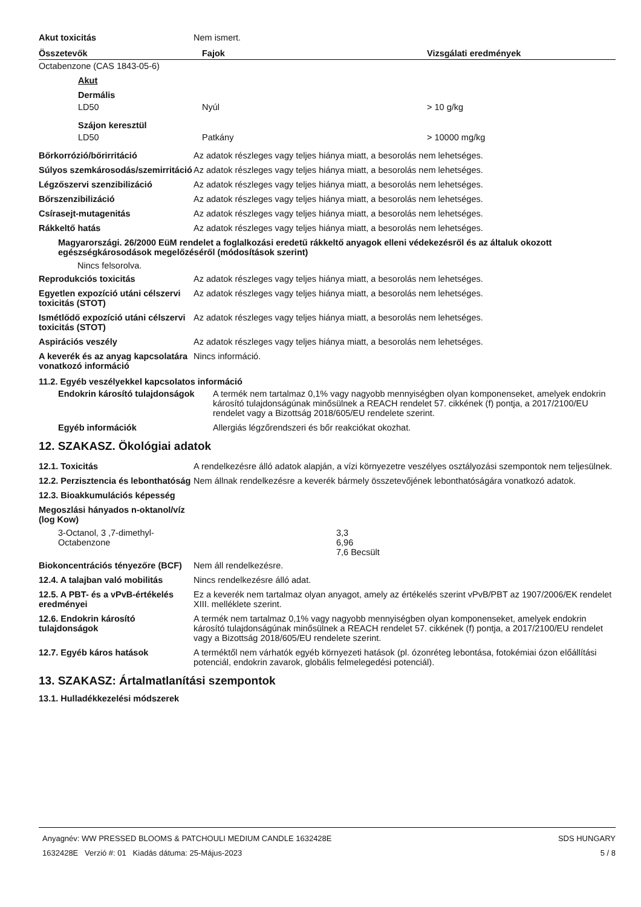| Akut toxicitás | Nem ismert. |
| Összetevők | Fajok | Vizsgálati eredmények |
| --- | --- | --- |
| Octabenzone (CAS 1843-05-6) | | |
| Akut | | |
| Dermális | | |
| LD50 | Nyúl | > 10 g/kg |
| Szájon keresztül | | |
| LD50 | Patkány | > 10000 mg/kg |
| Bőrkorrózió/bőrirritáció | Az adatok részleges vagy teljes hiánya miatt, a besorolás nem lehetséges. |
| Súlyos szemkárosodás/szemirritáció | Az adatok részleges vagy teljes hiánya miatt, a besorolás nem lehetséges. |
| Légzőszervi szenzibilizáció | Az adatok részleges vagy teljes hiánya miatt, a besorolás nem lehetséges. |
| Bőrszenzibilizáció | Az adatok részleges vagy teljes hiánya miatt, a besorolás nem lehetséges. |
| Csírasejt-mutagenitás | Az adatok részleges vagy teljes hiánya miatt, a besorolás nem lehetséges. |
| Rákkeltő hatás | Az adatok részleges vagy teljes hiánya miatt, a besorolás nem lehetséges. |
Magyarországi. 26/2000 EüM rendelet a foglalkozási eredetű rákkeltő anyagok elleni védekezésről és az általuk okozott egészségkárosodások megelőzéséről (módosítások szerint)
Nincs felsorolva.
| Reprodukciós toxicitás | Az adatok részleges vagy teljes hiánya miatt, a besorolás nem lehetséges. |
| Egyetlen expozíció utáni célszervi toxicitás (STOT) | Az adatok részleges vagy teljes hiánya miatt, a besorolás nem lehetséges. |
| Ismétlődő expozíció utáni célszervi toxicitás (STOT) | Az adatok részleges vagy teljes hiánya miatt, a besorolás nem lehetséges. |
| Aspirációs veszély | Az adatok részleges vagy teljes hiánya miatt, a besorolás nem lehetséges. |
| A keverék és az anyag kapcsolatára vonatkozó információ | Nincs információ. |
11.2. Egyéb veszélyekkel kapcsolatos információ
| Endokrin károsító tulajdonságok | A termék nem tartalmaz 0,1% vagy nagyobb mennyiségben olyan komponenseket, amelyek endokrin károsító tulajdonságúnak minősülnek a REACH rendelet 57. cikkének (f) pontja, a 2017/2100/EU rendelet vagy a Bizottság 2018/605/EU rendelete szerint. |
| Egyéb információk | Allergiás légzőrendszeri és bőr reakciókat okozhat. |
12. SZAKASZ. Ökológiai adatok
| 12.1. Toxicitás | A rendelkezésre álló adatok alapján, a vízi környezetre veszélyes osztályozási szempontok nem teljesülnek. |
| 12.2. Perzisztencia és lebonthatóság | Nem állnak rendelkezésre a keverék bármely összetevőjének lebonthatóságára vonatkozó adatok. |
| 12.3. Bioakkumulációs képesség | |
| Megoszlási hányados n-oktanol/víz (log Kow) | |
| 3-Octanol, 3 ,7-dimethyl- Octabenzone | 3,3 6,96 7,6 Becsült |
| Biokoncentrációs tényezőre (BCF) | Nem áll rendelkezésre. |
| 12.4. A talajban való mobilitás | Nincs rendelkezésre álló adat. |
| 12.5. A PBT- és a vPvB-értékelés eredményei | Ez a keverék nem tartalmaz olyan anyagot, amely az értékelés szerint vPvB/PBT az 1907/2006/EK rendelet XIII. melléklete szerint. |
| 12.6. Endokrin károsító tulajdonságok | A termék nem tartalmaz 0,1% vagy nagyobb mennyiségben olyan komponenseket, amelyek endokrin károsító tulajdonságúnak minősülnek a REACH rendelet 57. cikkének (f) pontja, a 2017/2100/EU rendelet vagy a Bizottság 2018/605/EU rendelete szerint. |
| 12.7. Egyéb káros hatások | A terméktől nem várhatók egyéb környezeti hatások (pl. ózonréteg lebontása, fotokémiai ózon előállítási potenciál, endokrin zavarok, globális felmelegedési potenciál). |
13. SZAKASZ: Ártalmatlanítási szempontok
13.1. Hulladékkezelési módszerek
Anyagnév: WW PRESSED BLOOMS & PATCHOULI MEDIUM CANDLE 1632428E
1632428E Verzió #: 01 Kiadás dátuma: 25-Május-2023
SDS HUNGARY
5 / 8